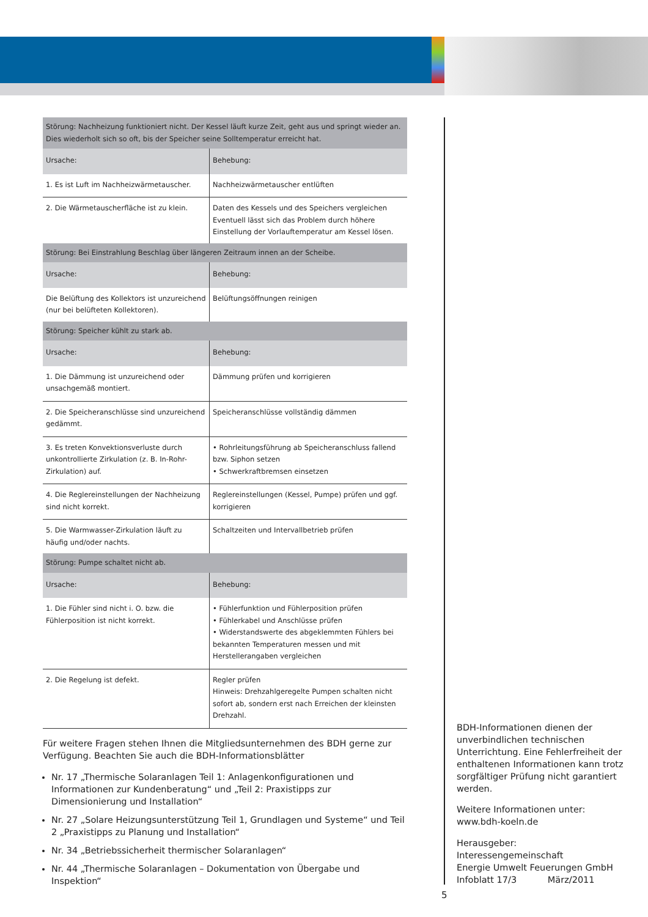| Störung: Nachheizung funktioniert nicht. Der Kessel läuft kurze Zeit, geht aus und springt wieder an. Dies wiederholt sich so oft, bis der Speicher seine Solltemperatur erreicht hat. | |
| --- | --- |
| Ursache: | Behebung: |
| 1. Es ist Luft im Nachheizwärmetauscher. | Nachheizwärmetauscher entlüften |
| 2. Die Wärmetauscherfläche ist zu klein. | Daten des Kessels und des Speichers vergleichen Eventuell lässt sich das Problem durch höhere Einstellung der Vorlauftemperatur am Kessel lösen. |
| Störung: Bei Einstrahlung Beschlag über längeren Zeitraum innen an der Scheibe. | |
| Ursache: | Behebung: |
| Die Belüftung des Kollektors ist unzureichend (nur bei belüfteten Kollektoren). | Belüftungsöffnungen reinigen |
| Störung: Speicher kühlt zu stark ab. | |
| Ursache: | Behebung: |
| 1. Die Dämmung ist unzureichend oder unsachgemäß montiert. | Dämmung prüfen und korrigieren |
| 2. Die Speicheranschlüsse sind unzureichend gedämmt. | Speicheranschlüsse vollständig dämmen |
| 3. Es treten Konvektionsverluste durch unkontrollierte Zirkulation (z. B. In-Rohr-Zirkulation) auf. | • Rohrleitungsführung ab Speicheranschluss fallend bzw. Siphon setzen • Schwerkraftbremsen einsetzen |
| 4. Die Reglereinstellungen der Nachheizung sind nicht korrekt. | Reglereinstellungen (Kessel, Pumpe) prüfen und ggf. korrigieren |
| 5. Die Warmwasser-Zirkulation läuft zu häufig und/oder nachts. | Schaltzeiten und Intervallbetrieb prüfen |
| Störung: Pumpe schaltet nicht ab. | |
| Ursache: | Behebung: |
| 1. Die Fühler sind nicht i. O. bzw. die Fühlerposition ist nicht korrekt. | • Fühlerfunktion und Fühlerposition prüfen • Fühlerkabel und Anschlüsse prüfen • Widerstandswerte des abgeklemmten Fühlers bei bekannten Temperaturen messen und mit Herstellerangaben vergleichen |
| 2. Die Regelung ist defekt. | Regler prüfen Hinweis: Drehzahlgeregelte Pumpen schalten nicht sofort ab, sondern erst nach Erreichen der kleinsten Drehzahl. |
Für weitere Fragen stehen Ihnen die Mitgliedsunternehmen des BDH gerne zur Verfügung. Beachten Sie auch die BDH-Informationsblätter
Nr. 17 „Thermische Solaranlagen Teil 1: Anlagenkonfigurationen und Informationen zur Kundenberatung“ und „Teil 2: Praxistipps zur Dimensionierung und Installation“
Nr. 27 „Solare Heizungsunterstützung Teil 1, Grundlagen und Systeme“ und Teil 2 „Praxistipps zu Planung und Installation“
Nr. 34 „Betriebssicherheit thermischer Solaranlagen“
Nr. 44 „Thermische Solaranlagen – Dokumentation von Übergabe und Inspektion“
BDH-Informationen dienen der unverbindlichen technischen Unterrichtung. Eine Fehlerfreiheit der enthaltenen Informationen kann trotz sorgfältiger Prüfung nicht garantiert werden.
Weitere Informationen unter:
www.bdh-koeln.de
Herausgeber:
Interessengemeinschaft
Energie Umwelt Feuerungen GmbH
Infoblatt 17/3 März/2011
5